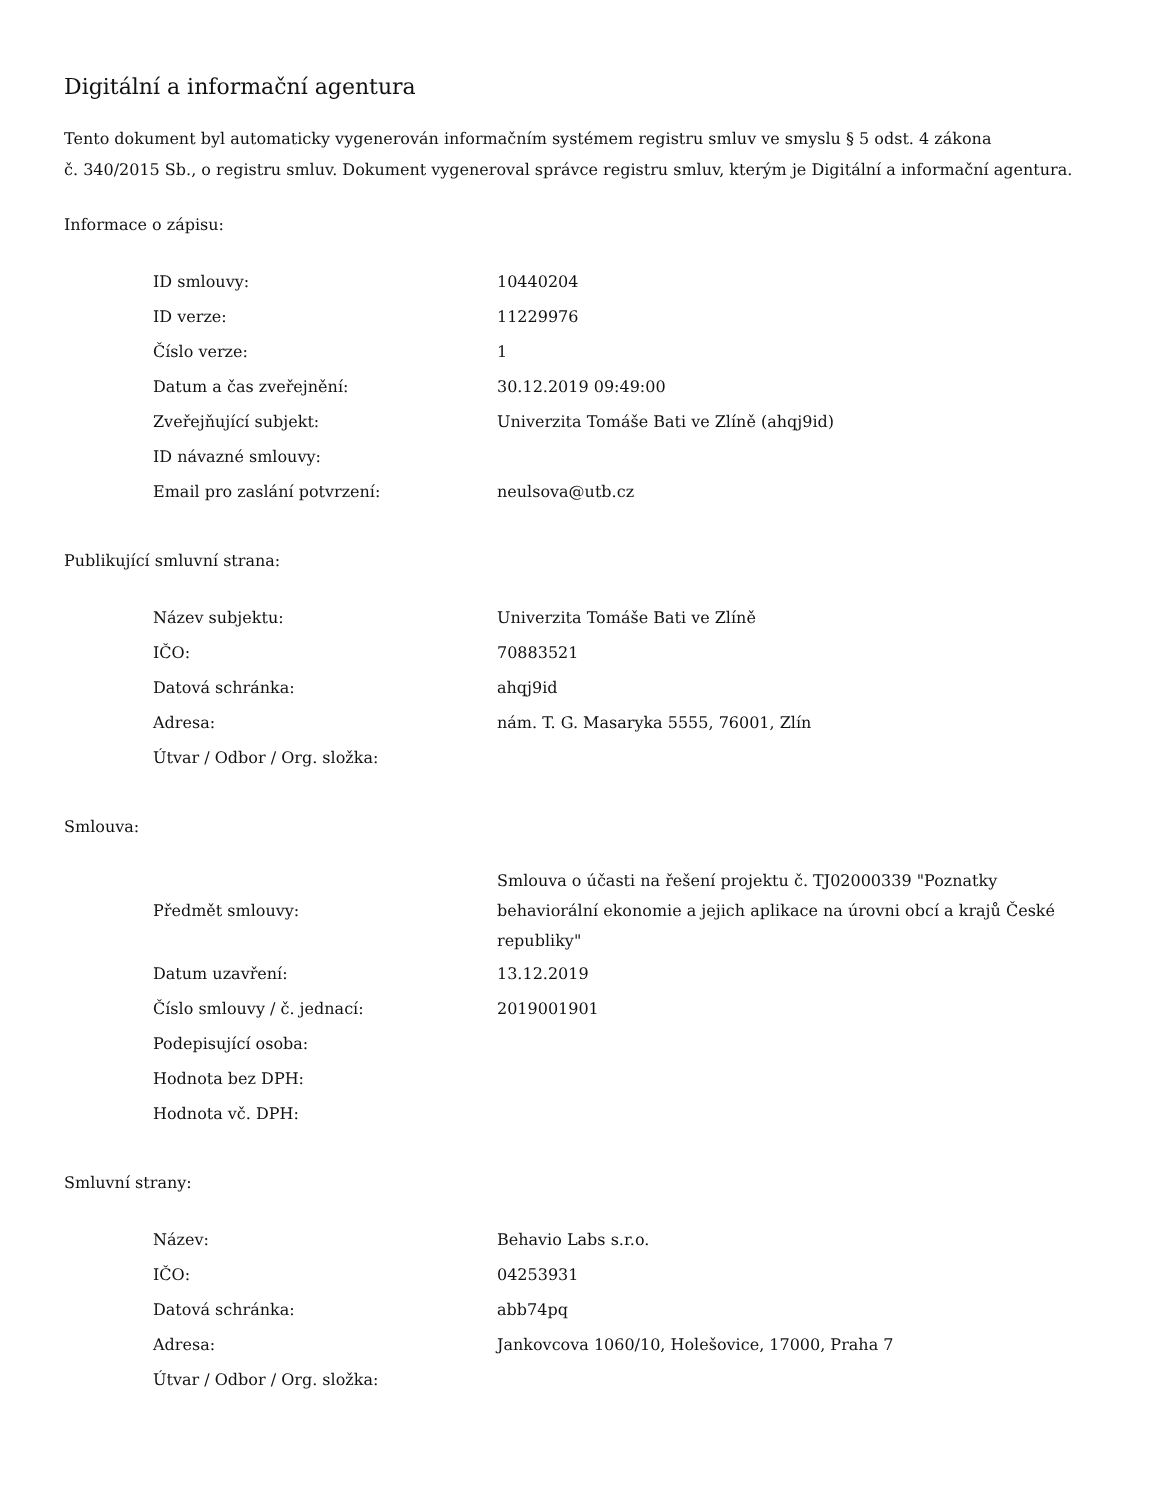Digitální a informační agentura
Tento dokument byl automaticky vygenerován informačním systémem registru smluv ve smyslu § 5 odst. 4 zákona
č. 340/2015 Sb., o registru smluv. Dokument vygeneroval správce registru smluv, kterým je Digitální a informační agentura.
Informace o zápisu:
| ID smlouvy: | 10440204 |
| ID verze: | 11229976 |
| Číslo verze: | 1 |
| Datum a čas zveřejnění: | 30.12.2019 09:49:00 |
| Zveřejňující subjekt: | Univerzita Tomáše Bati ve Zlíně (ahqj9id) |
| ID návazné smlouvy: | |
| Email pro zaslání potvrzení: | neulsova@utb.cz |
Publikující smluvní strana:
| Název subjektu: | Univerzita Tomáše Bati ve Zlíně |
| IČO: | 70883521 |
| Datová schránka: | ahqj9id |
| Adresa: | nám. T. G. Masaryka 5555, 76001, Zlín |
| Útvar / Odbor / Org. složka: | |
Smlouva:
| Předmět smlouvy: | Smlouva o účasti na řešení projektu č. TJ02000339 "Poznatky behaviorální ekonomie a jejich aplikace na úrovni obcí a krajů České republiky" |
| Datum uzavření: | 13.12.2019 |
| Číslo smlouvy / č. jednací: | 2019001901 |
| Podepisující osoba: | |
| Hodnota bez DPH: | |
| Hodnota vč. DPH: | |
Smluvní strany:
| Název: | Behavio Labs s.r.o. |
| IČO: | 04253931 |
| Datová schránka: | abb74pq |
| Adresa: | Jankovcova 1060/10, Holešovice, 17000, Praha 7 |
| Útvar / Odbor / Org. složka: | |